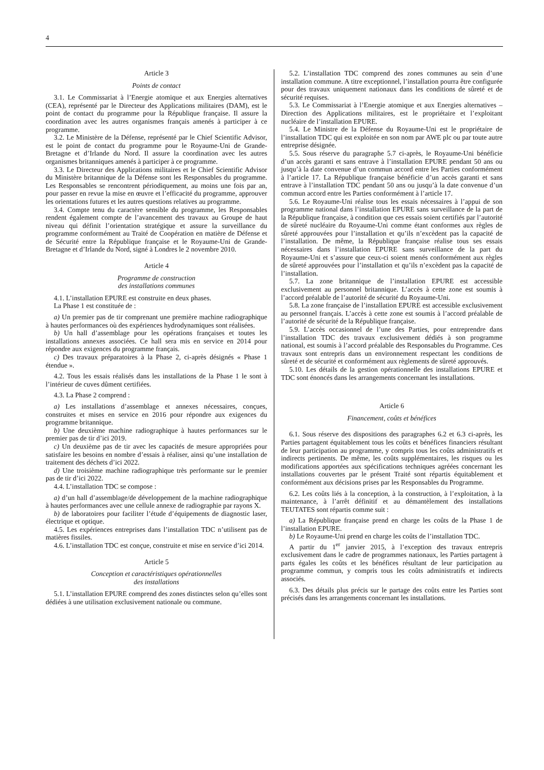4
Article 3
Points de contact
3.1. Le Commissariat à l’Energie atomique et aux Energies alternatives (CEA), représenté par le Directeur des Applications militaires (DAM), est le point de contact du programme pour la République française. Il assure la coordination avec les autres organismes français amenés à participer à ce programme.
3.2. Le Ministère de la Défense, représenté par le Chief Scientific Advisor, est le point de contact du programme pour le Royaume-Uni de Grande-Bretagne et d’Irlande du Nord. Il assure la coordination avec les autres organismes britanniques amenés à participer à ce programme.
3.3. Le Directeur des Applications militaires et le Chief Scientific Advisor du Ministère britannique de la Défense sont les Responsables du programme. Les Responsables se rencontrent périodiquement, au moins une fois par an, pour passer en revue la mise en œuvre et l’efficacité du programme, approuver les orientations futures et les autres questions relatives au programme.
3.4. Compte tenu du caractère sensible du programme, les Responsables rendent également compte de l’avancement des travaux au Groupe de haut niveau qui définit l’orientation stratégique et assure la surveillance du programme conformément au Traité de Coopération en matière de Défense et de Sécurité entre la République française et le Royaume-Uni de Grande-Bretagne et d’Irlande du Nord, signé à Londres le 2 novembre 2010.
Article 4
Programme de construction
des installations communes
4.1. L’installation EPURE est construite en deux phases.
La Phase 1 est constituée de :
a) Un premier pas de tir comprenant une première machine radiographique à hautes performances où des expériences hydrodynamiques sont réalisées.
b) Un hall d’assemblage pour les opérations françaises et toutes les installations annexes associées. Ce hall sera mis en service en 2014 pour répondre aux exigences du programme français.
c) Des travaux préparatoires à la Phase 2, ci-après désignés « Phase 1 étendue ».
4.2. Tous les essais réalisés dans les installations de la Phase 1 le sont à l’intérieur de cuves dûment certifiées.
4.3. La Phase 2 comprend :
a) Les installations d’assemblage et annexes nécessaires, conçues, construites et mises en service en 2016 pour répondre aux exigences du programme britannique.
b) Une deuxième machine radiographique à hautes performances sur le premier pas de tir d’ici 2019.
c) Un deuxième pas de tir avec les capacités de mesure appropriées pour satisfaire les besoins en nombre d’essais à réaliser, ainsi qu’une installation de traitement des déchets d’ici 2022.
d) Une troisième machine radiographique très performante sur le premier pas de tir d’ici 2022.
4.4. L’installation TDC se compose :
a) d’un hall d’assemblage/de développement de la machine radiographique à hautes performances avec une cellule annexe de radiographie par rayons X.
b) de laboratoires pour faciliter l’étude d’équipements de diagnostic laser, électrique et optique.
4.5. Les expériences entreprises dans l’installation TDC n’utilisent pas de matières fissiles.
4.6. L’installation TDC est conçue, construite et mise en service d’ici 2014.
Article 5
Conception et caractéristiques opérationnelles
des installations
5.1. L’installation EPURE comprend des zones distinctes selon qu’elles sont dédiées à une utilisation exclusivement nationale ou commune.
5.2. L’installation TDC comprend des zones communes au sein d’une installation commune. A titre exceptionnel, l’installation pourra être configurée pour des travaux uniquement nationaux dans les conditions de sûreté et de sécurité requises.
5.3. Le Commissariat à l’Energie atomique et aux Energies alternatives – Direction des Applications militaires, est le propriétaire et l’exploitant nucléaire de l’installation EPURE.
5.4. Le Ministre de la Défense du Royaume-Uni est le propriétaire de l’installation TDC qui est exploitée en son nom par AWE plc ou par toute autre entreprise désignée.
5.5. Sous réserve du paragraphe 5.7 ci-après, le Royaume-Uni bénéficie d’un accès garanti et sans entrave à l’installation EPURE pendant 50 ans ou jusqu’à la date convenue d’un commun accord entre les Parties conformément à l’article 17. La République française bénéficie d’un accès garanti et sans entrave à l’installation TDC pendant 50 ans ou jusqu’à la date convenue d’un commun accord entre les Parties conformément à l’article 17.
5.6. Le Royaume-Uni réalise tous les essais nécessaires à l’appui de son programme national dans l’installation EPURE sans surveillance de la part de la République française, à condition que ces essais soient certifiés par l’autorité de sûreté nucléaire du Royaume-Uni comme étant conformes aux règles de sûreté approuvées pour l’installation et qu’ils n’excèdent pas la capacité de l’installation. De même, la République française réalise tous ses essais nécessaires dans l’installation EPURE sans surveillance de la part du Royaume-Uni et s’assure que ceux-ci soient menés conformément aux règles de sûreté approuvées pour l’installation et qu’ils n’excèdent pas la capacité de l’installation.
5.7. La zone britannique de l’installation EPURE est accessible exclusivement au personnel britannique. L’accès à cette zone est soumis à l’accord préalable de l’autorité de sécurité du Royaume-Uni.
5.8. La zone française de l’installation EPURE est accessible exclusivement au personnel français. L’accès à cette zone est soumis à l’accord préalable de l’autorité de sécurité de la République française.
5.9. L’accès occasionnel de l’une des Parties, pour entreprendre dans l’installation TDC des travaux exclusivement dédiés à son programme national, est soumis à l’accord préalable des Responsables du Programme. Ces travaux sont entrepris dans un environnement respectant les conditions de sûreté et de sécurité et conformément aux règlements de sûreté approuvés.
5.10. Les détails de la gestion opérationnelle des installations EPURE et TDC sont énoncés dans les arrangements concernant les installations.
Article 6
Financement, coûts et bénéfices
6.1. Sous réserve des dispositions des paragraphes 6.2 et 6.3 ci-après, les Parties partagent équitablement tous les coûts et bénéfices financiers résultant de leur participation au programme, y compris tous les coûts administratifs et indirects pertinents. De même, les coûts supplémentaires, les risques ou les modifications apportées aux spécifications techniques agréées concernant les installations couvertes par le présent Traité sont répartis équitablement et conformément aux décisions prises par les Responsables du Programme.
6.2. Les coûts liés à la conception, à la construction, à l’exploitation, à la maintenance, à l’arrêt définitif et au démantèlement des installations TEUTATES sont répartis comme suit :
a) La République française prend en charge les coûts de la Phase 1 de l’installation EPURE.
b) Le Royaume-Uni prend en charge les coûts de l’installation TDC.
A partir du 1<sup>er</sup> janvier 2015, à l’exception des travaux entrepris exclusivement dans le cadre de programmes nationaux, les Parties partagent à parts égales les coûts et les bénéfices résultant de leur participation au programme commun, y compris tous les coûts administratifs et indirects associés.
6.3. Des détails plus précis sur le partage des coûts entre les Parties sont précisés dans les arrangements concernant les installations.